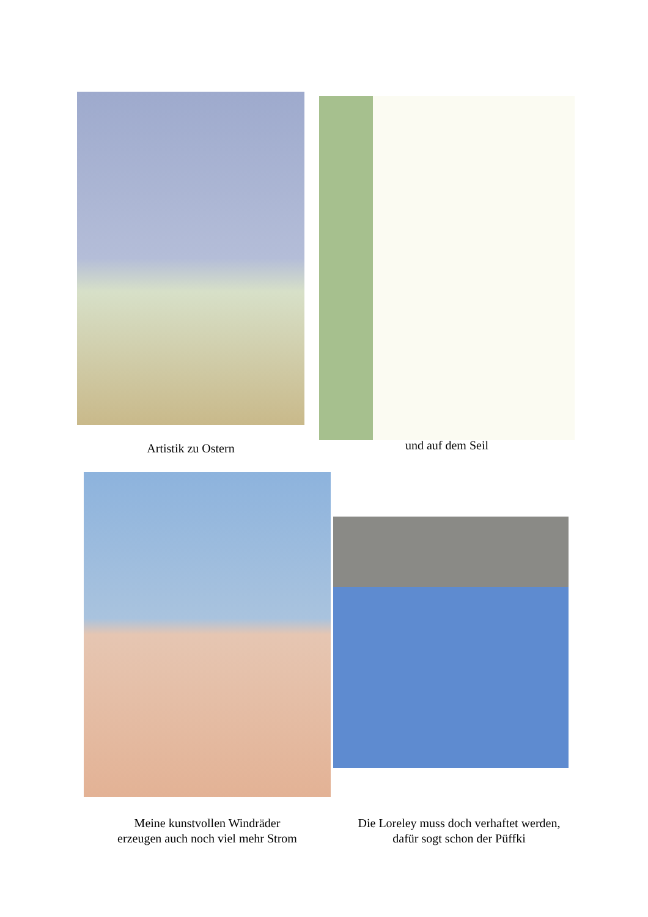Artistik zu Ostern
und auf dem Seil
Meine kunstvollen Windräder
erzeugen auch noch viel mehr Strom
Die Loreley muss doch verhaftet werden,
dafür sogt schon der Püffki